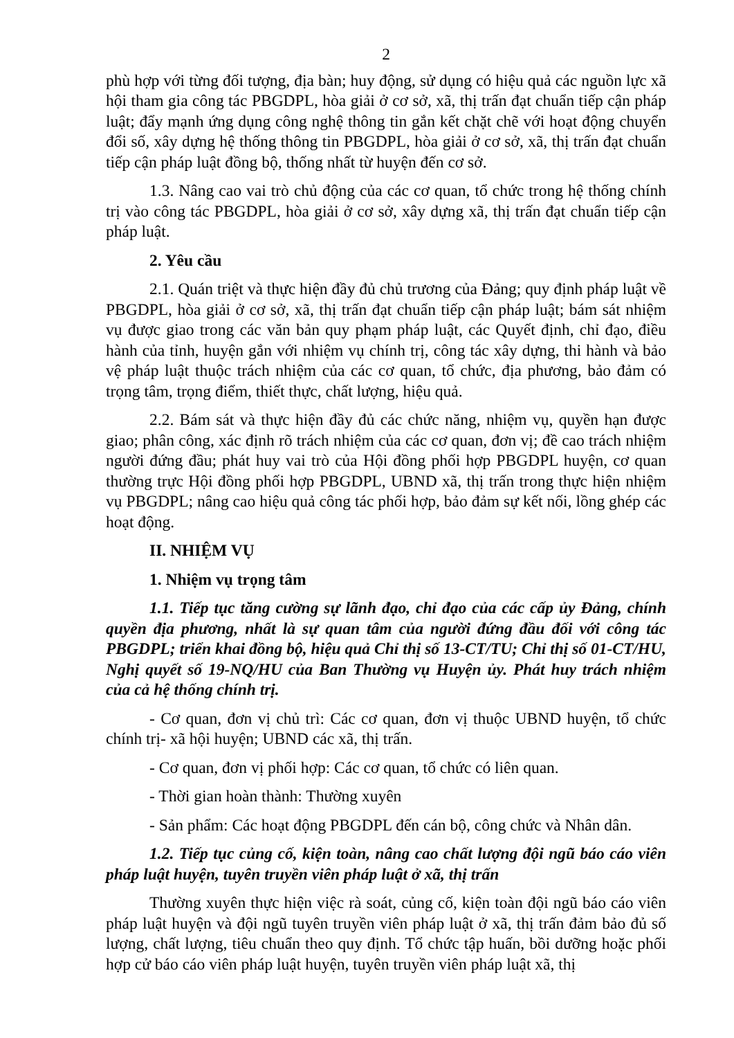2
phù hợp với từng đối tượng, địa bàn; huy động, sử dụng có hiệu quả các nguồn lực xã hội tham gia công tác PBGDPL, hòa giải ở cơ sở, xã, thị trấn đạt chuẩn tiếp cận pháp luật; đẩy mạnh ứng dụng công nghệ thông tin gắn kết chặt chẽ với hoạt động chuyển đổi số, xây dựng hệ thống thông tin PBGDPL, hòa giải ở cơ sở, xã, thị trấn đạt chuẩn tiếp cận pháp luật đồng bộ, thống nhất từ huyện đến cơ sở.
1.3. Nâng cao vai trò chủ động của các cơ quan, tổ chức trong hệ thống chính trị vào công tác PBGDPL, hòa giải ở cơ sở, xây dựng xã, thị trấn đạt chuẩn tiếp cận pháp luật.
2. Yêu cầu
2.1. Quán triệt và thực hiện đầy đủ chủ trương của Đảng; quy định pháp luật về PBGDPL, hòa giải ở cơ sở, xã, thị trấn đạt chuẩn tiếp cận pháp luật; bám sát nhiệm vụ được giao trong các văn bản quy phạm pháp luật, các Quyết định, chỉ đạo, điều hành của tỉnh, huyện gắn với nhiệm vụ chính trị, công tác xây dựng, thi hành và bảo vệ pháp luật thuộc trách nhiệm của các cơ quan, tổ chức, địa phương, bảo đảm có trọng tâm, trọng điểm, thiết thực, chất lượng, hiệu quả.
2.2. Bám sát và thực hiện đầy đủ các chức năng, nhiệm vụ, quyền hạn được giao; phân công, xác định rõ trách nhiệm của các cơ quan, đơn vị; đề cao trách nhiệm người đứng đầu; phát huy vai trò của Hội đồng phối hợp PBGDPL huyện, cơ quan thường trực Hội đồng phối hợp PBGDPL, UBND xã, thị trấn trong thực hiện nhiệm vụ PBGDPL; nâng cao hiệu quả công tác phối hợp, bảo đảm sự kết nối, lồng ghép các hoạt động.
II. NHIỆM VỤ
1. Nhiệm vụ trọng tâm
1.1. Tiếp tục tăng cường sự lãnh đạo, chỉ đạo của các cấp ủy Đảng, chính quyền địa phương, nhất là sự quan tâm của người đứng đầu đối với công tác PBGDPL; triển khai đồng bộ, hiệu quả Chỉ thị số 13-CT/TU; Chỉ thị số 01-CT/HU, Nghị quyết số 19-NQ/HU của Ban Thường vụ Huyện ủy. Phát huy trách nhiệm của cả hệ thống chính trị.
- Cơ quan, đơn vị chủ trì: Các cơ quan, đơn vị thuộc UBND huyện, tổ chức chính trị- xã hội huyện; UBND các xã, thị trấn.
- Cơ quan, đơn vị phối hợp: Các cơ quan, tổ chức có liên quan.
- Thời gian hoàn thành: Thường xuyên
- Sản phẩm: Các hoạt động PBGDPL đến cán bộ, công chức và Nhân dân.
1.2. Tiếp tục củng cố, kiện toàn, nâng cao chất lượng đội ngũ báo cáo viên pháp luật huyện, tuyên truyền viên pháp luật ở xã, thị trấn
Thường xuyên thực hiện việc rà soát, củng cố, kiện toàn đội ngũ báo cáo viên pháp luật huyện và đội ngũ tuyên truyền viên pháp luật ở xã, thị trấn đảm bảo đủ số lượng, chất lượng, tiêu chuẩn theo quy định. Tổ chức tập huấn, bồi dưỡng hoặc phối hợp cử báo cáo viên pháp luật huyện, tuyên truyền viên pháp luật xã, thị